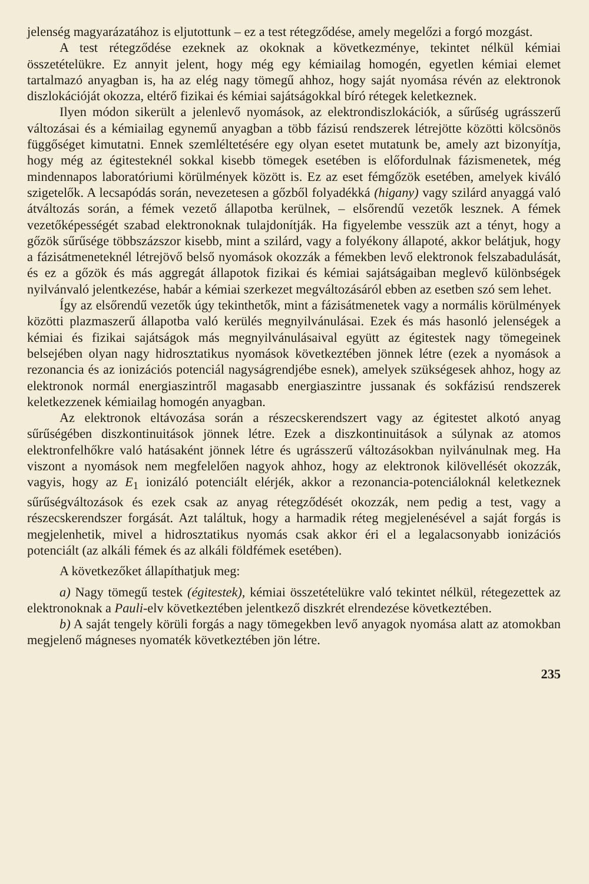jelenség magyarázatához is eljutottunk – ez a test rétegződése, amely megelőzi a forgó mozgást.
A test rétegződése ezeknek az okoknak a következménye, tekintet nélkül kémiai összetételükre. Ez annyit jelent, hogy még egy kémiailag homogén, egyetlen kémiai elemet tartalmazó anyagban is, ha az elég nagy tömegű ahhoz, hogy saját nyomása révén az elektronok diszlokációját okozza, eltérő fizikai és kémiai sajátságokkal bíró rétegek keletkeznek.
Ilyen módon sikerült a jelenlevő nyomások, az elektrondiszlokációk, a sűrűség ugrásszerű változásai és a kémiailag egynemű anyagban a több fázisú rendszerek létrejötte közötti kölcsönös függőséget kimutatni. Ennek szemléltetésére egy olyan esetet mutatunk be, amely azt bizonyítja, hogy még az égitesteknél sokkal kisebb tömegek esetében is előfordulnak fázismenetek, még mindennapos laboratóriumi körülmények között is. Ez az eset fémgőzök esetében, amelyek kiváló szigetelők. A lecsapódás során, nevezetesen a gőzből folyadékká (higany) vagy szilárd anyaggá való átváltozás során, a fémek vezető állapotba kerülnek, – elsőrendű vezetők lesznek. A fémek vezetőképességét szabad elektronoknak tulajdonítják. Ha figyelembe vesszük azt a tényt, hogy a gőzök sűrűsége többszázszor kisebb, mint a szilárd, vagy a folyékony állapoté, akkor belátjuk, hogy a fázisátmeneteknél létrejövő belső nyomások okozzák a fémekben levő elektronok felszabadulását, és ez a gőzök és más aggregát állapotok fizikai és kémiai sajátságaiban meglevő különbségek nyilvánvaló jelentkezése, habár a kémiai szerkezet megváltozásáról ebben az esetben szó sem lehet.
Így az elsőrendű vezetők úgy tekinthetők, mint a fázisátmenetek vagy a normális körülmények közötti plazmaszerű állapotba való kerülés megnyilvánulásai. Ezek és más hasonló jelenségek a kémiai és fizikai sajátságok más megnyilvánulásaival együtt az égitestek nagy tömegeinek belsejében olyan nagy hidrosztatikus nyomások következtében jönnek létre (ezek a nyomások a rezonancia és az ionizációs potenciál nagyságrendjébe esnek), amelyek szükségesek ahhoz, hogy az elektronok normál energiaszintről magasabb energiaszintre jussanak és sokfázisú rendszerek keletkezzenek kémiailag homogén anyagban.
Az elektronok eltávozása során a részecskerendszert vagy az égitestet alkotó anyag sűrűségében diszkontinuitások jönnek létre. Ezek a diszkontinuitások a súlynak az atomos elektronfelhőkre való hatásaként jönnek létre és ugrásszerű változásokban nyilvánulnak meg. Ha viszont a nyomások nem megfelelően nagyok ahhoz, hogy az elektronok kilövellését okozzák, vagyis, hogy az E<sub>1</sub> ionizáló potenciált elérjék, akkor a rezonancia-potenciáloknál keletkeznek sűrűségváltozások és ezek csak az anyag rétegződését okozzák, nem pedig a test, vagy a részecskerendszer forgását. Azt találtuk, hogy a harmadik réteg megjelenésével a saját forgás is megjelenhetik, mivel a hidrosztatikus nyomás csak akkor éri el a legalacsonyabb ionizációs potenciált (az alkáli fémek és az alkáli földfémek esetében).
A következőket állapíthatjuk meg:
a) Nagy tömegű testek (égitestek), kémiai összetételükre való tekintet nélkül, rétegezettek az elektronoknak a Pauli-elv következtében jelentkező diszkrét elrendezése következtében.
b) A saját tengely körüli forgás a nagy tömegekben levő anyagok nyomása alatt az atomokban megjelenő mágneses nyomaték következtében jön létre.
235